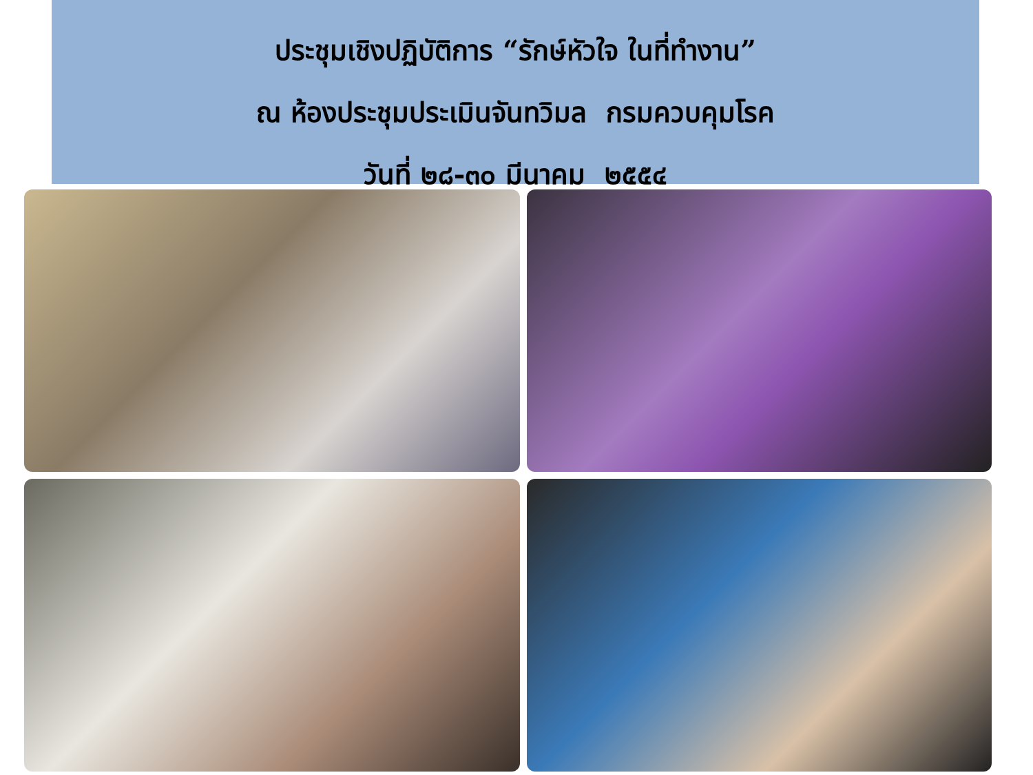ประชุมเชิงปฏิบัติการ “รักษ์หัวใจ ในที่ทำงาน”
ณ ห้องประชุมประเมินจันทวิมล กรมควบคุมโรค
วันที่ ๒๘-๓๐ มีนาคม ๒๕๕๔